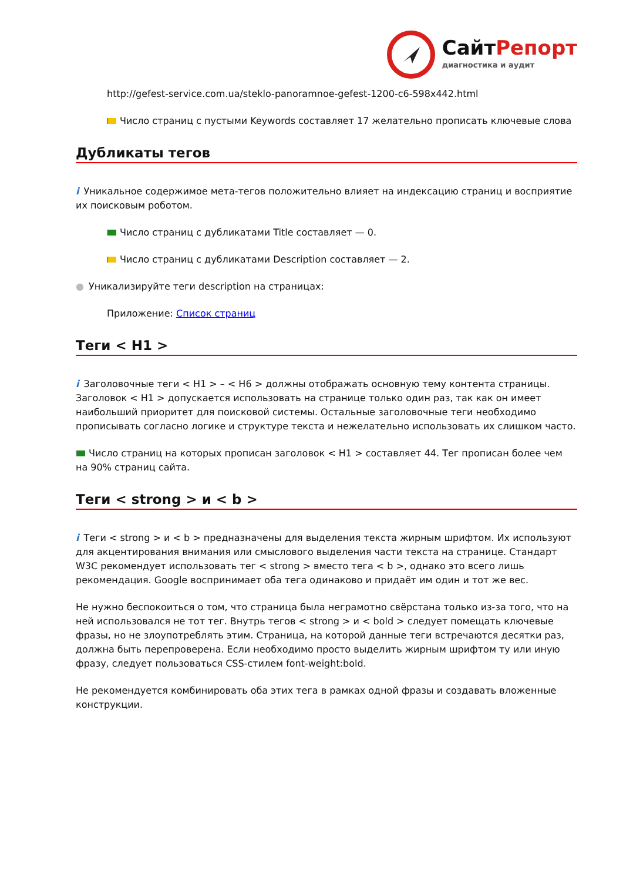СайтРепорт
диагностика и аудит
http://gefest-service.com.ua/steklo-panoramnoe-gefest-1200-c6-598x442.html
Число страниц с пустыми Keywords составляет 17 желательно прописать ключевые слова
Дубликаты тегов
i Уникальное содержимое мета-тегов положительно влияет на индексацию страниц и восприятие их поисковым роботом.
Число страниц с дубликатами Title составляет — 0.
Число страниц с дубликатами Description составляет — 2.
● Уникализируйте теги description на страницах:
Приложение: Список страниц
Теги < H1 >
i Заголовочные теги < H1 > – < H6 > должны отображать основную тему контента страницы. Заголовок < H1 > допускается использовать на странице только один раз, так как он имеет наибольший приоритет для поисковой системы. Остальные заголовочные теги необходимо прописывать согласно логике и структуре текста и нежелательно использовать их слишком часто.
Число страниц на которых прописан заголовок < H1 > составляет 44. Тег прописан более чем на 90% страниц сайта.
Теги < strong > и < b >
i Теги < strong > и < b > предназначены для выделения текста жирным шрифтом. Их используют для акцентирования внимания или смыслового выделения части текста на странице. Стандарт W3C рекомендует использовать тег < strong > вместо тега < b >, однако это всего лишь рекомендация. Google воспринимает оба тега одинаково и придаёт им один и тот же вес.
Не нужно беспокоиться о том, что страница была неграмотно свёрстана только из-за того, что на ней использовался не тот тег. Внутрь тегов < strong > и < bold > следует помещать ключевые фразы, но не злоупотреблять этим. Страница, на которой данные теги встречаются десятки раз, должна быть перепроверена. Если необходимо просто выделить жирным шрифтом ту или иную фразу, следует пользоваться CSS-стилем font-weight:bold.
Не рекомендуется комбинировать оба этих тега в рамках одной фразы и создавать вложенные конструкции.